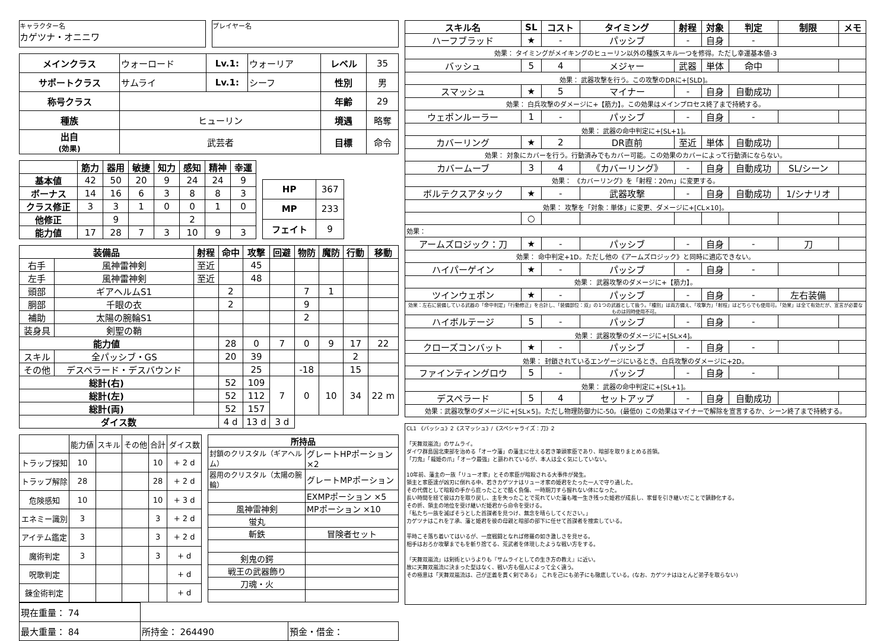キャラクター名
カゲツナ・オニニワ
プレイヤー名
| メインクラス | ウォーロード | Lv.1: | ウォーリア | レベル | 35 |
| サポートクラス | サムライ | Lv.1: | シーフ | 性別 | 男 |
| 称号クラス | | | | 年齢 | 29 |
| 種族 | ヒューリン | | | 境遇 | 略奪 |
| 出自 (効果) | 武芸者 | | | 目標 | 命令 |
| | 筋力 | 器用 | 敏捷 | 知力 | 感知 | 精神 | 幸運 |
| --- | --- | --- | --- | --- | --- | --- | --- |
| 基本値 | 42 | 50 | 20 | 9 | 24 | 24 | 9 |
| ボーナス | 14 | 16 | 6 | 3 | 8 | 8 | 3 |
| クラス修正 | 3 | 3 | 1 | 0 | 0 | 1 | 0 |
| 他修正 | | 9 | | | 2 | | |
| 能力値 | 17 | 28 | 7 | 3 | 10 | 9 | 3 |
| HP | 367 |
| MP | 233 |
| フェイト | 9 |
| 装備品 | | 射程 | 命中 | 攻撃 | 回避 | 物防 | 魔防 | 行動 | 移動 |
| --- | --- | --- | --- | --- | --- | --- | --- | --- | --- |
| 右手 | 風神雷神剣 | 至近 | | 45 | | | | | |
| 左手 | 風神雷神剣 | 至近 | | 48 | | | | | |
| 頭部 | ギアヘルムS1 | | 2 | | | 7 | 1 | | |
| 胴部 | 千眼の衣 | | 2 | | | 9 | | | |
| 補助 | 太陽の腕輪S1 | | | | | 2 | | | |
| 装身具 | 剣聖の鞘 | | | | | | | | |
| 能力値 | | | 28 | 0 | 7 | 0 | 9 | 17 | 22 |
| スキル | 全パッシブ・GS | | 20 | 39 | | | | 2 | |
| その他 | デスペラード・デスバウンド | | | 25 | | -18 | | 15 | |
| 総計(右) | | | 52 | 109 | 7 | 0 | 10 | 34 | 22 m |
| 総計(左) | | | 52 | 112 | | | | | |
| 総計(両) | | | 52 | 157 | | | | | |
| ダイス数 | | | 4 d | 13 d | 3 d | | | | |
| | 能力値 | スキル | その他 | 合計 | ダイス数 |
| トラップ探知 | 10 | | | 10 | + 2 d |
| トラップ解除 | 28 | | | 28 | + 2 d |
| 危険感知 | 10 | | | 10 | + 3 d |
| エネミー識別 | 3 | | | 3 | + 2 d |
| アイテム鑑定 | 3 | | | 3 | + 2 d |
| 魔術判定 | 3 | | | 3 | + d |
| 呪歌判定 | | | | | + d |
| 錬金術判定 | | | | | + d |
| 所持品 | |
| --- | --- |
| 封鎖のクリスタル（ギアヘルム） | グレートHPポーション ×2 |
| 器用のクリスタル（太陽の腕輪） | グレートMPポーション |
| | EXMPポーション ×5 |
| 風神雷神剣 | MPポーション ×10 |
| 蛍丸 | |
| 斬鉄 | 冒険者セット |
| 剣鬼の鍔 | |
| 戦王の武器飾り | |
| 刀魂・火 | |
| 現在重量： 74 | | |
| 最大重量： 84 | 所持金： 264490 | 預金・借金： |
| スキル名 | SL | コスト | タイミング | 射程 | 対象 | 判定 | 制限 | メモ |
| --- | --- | --- | --- | --- | --- | --- | --- | --- |
| ハーフブラッド | ★ | - | パッシブ | - | 自身 | - | | |
| 効果： タイミングがメイキングのヒューリン以外の種族スキル一つを修得。ただし幸運基本値-3 | | | | | | | | |
| バッシュ | 5 | 4 | メジャー | 武器 | 単体 | 命中 | | |
| 効果： 武器攻撃を行う。この攻撃のDRに+[SLD]。 | | | | | | | | |
| スマッシュ | ★ | 5 | マイナー | - | 自身 | 自動成功 | | |
| 効果： 白兵攻撃のダメージに+【筋力】。この効果はメインプロセス終了まで持続する。 | | | | | | | | |
| ウェポンルーラー | 1 | - | パッシブ | - | 自身 | - | | |
| 効果： 武器の命中判定に+[SL+1]。 | | | | | | | | |
| カバーリング | ★ | 2 | DR直前 | 至近 | 単体 | 自動成功 | | |
| 効果： 対象にカバーを行う。行動済みでもカバー可能。この効果のカバーによって行動済にならない。 | | | | | | | | |
| カバームーブ | 3 | 4 | 《カバーリング》 | - | 自身 | 自動成功 | SL/シーン | |
| 効果： 《カバーリング》を「射程：20m」に変更する。 | | | | | | | | |
| ボルテクスアタック | ★ | - | 武器攻撃 | - | 自身 | 自動成功 | 1/シナリオ | |
| 効果： 攻撃を「対象：単体」に変更、ダメージに+[CL×10]。 | | | | | | | | |
| | ○ | | | | | | | |
| 効果： | | | | | | | | |
| アームズロジック：刀 | ★ | - | パッシブ | - | 自身 | - | 刀 | |
| 効果： 命中判定+1D。ただし他の《アームズロジック》と同時に適応できない。 | | | | | | | | |
| ハイパーゲイン | ★ | - | パッシブ | - | 自身 | - | | |
| 効果： 武器攻撃のダメージに+【筋力】。 | | | | | | | | |
| ツインウェポン | ★ | - | パッシブ | - | 自身 | - | 左右装備 | |
| 効果：左右に装備している武器の「命中判定」「行動修正」を合計し、「装備部位：双」の1つの武器として扱う。「種別」は両方備え、「攻撃力」「射程」はどちらでも使用可。「効果」は全て有効だが、宣言が必要なものは同時使用不可。 | | | | | | | | |
| ハイボルテージ | 5 | - | パッシブ | - | 自身 | - | | |
| 効果： 武器攻撃のダメージに+[SL×4]。 | | | | | | | | |
| クローズコンバット | ★ | - | パッシブ | - | 自身 | - | | |
| 効果： 封鎖されているエンゲージにいるとき、白兵攻撃のダメージに+2D。 | | | | | | | | |
| ファインティングロウ | 5 | - | パッシブ | - | 自身 | - | | |
| 効果： 武器の命中判定に+[SL+1]。 | | | | | | | | |
| デスペラード | 5 | 4 | セットアップ | - | 自身 | 自動成功 | | |
| 効果：武器攻撃のダメージに+[SL×5]。ただし物理防御力に-50。(最低0) この効果はマイナーで解除を宣言するか、シーン終了まで持続する。 | | | | | | | | |
CL1 《バッシュ》2《スマッシュ》/《スペシャライズ：刀》2
「天舞双嵐流」のサムライ。
ダイワ群島国北東部を治める「オーウ藩」の藩主に仕える若き筆頭家臣であり、暗部を取りまとめる首領。
「刀鬼」「龍姫の爪」「オーウ最強」と謳われているが、本人は全く気にしていない。
10年前、藩主の一族「リューオ家」とその家臣が暗殺される大事件が発生。
領主と家臣達が凶刃に倒れる中、若きカゲツナはリューオ家の姫君をたった一人で守り通した。
その代償として暗殺の手から庇ったことで酷く負傷、一時期刀すら握れない体になった。
長い時間を経て彼は力を取り戻し、主を失ったことで荒れていた藩も唯一生き残った姫君が成長し、家督を引き継いだことで鎮静化する。
その折、領主の地位を受け継いだ姫君から命令を受ける。
「私たち一族を滅ぼそうとした首謀者を見つけ、無念を晴らしてください。」
カゲツナはこれを了承、藩と姫君を彼の母親と暗部の部下に任せて首謀者を捜索している。
平時こそ落ち着いてはいるが、一度戦闘となれば修羅の如き激しさを見せる。
相手はおろか攻撃までもを斬り捨てる、荒武者を体現したような戦い方をする。
「天舞双嵐流」は剣術というよりも『サムライとしての生き方の教え』に近い。
故に天舞双嵐流に決まった型はなく、戦い方も個人によって全く違う。
その極意は「天舞双嵐流は、己が正義を貫く剣である」 これを己にも弟子にも徹底している。(なお、カゲツナはほとんど弟子を取らない)